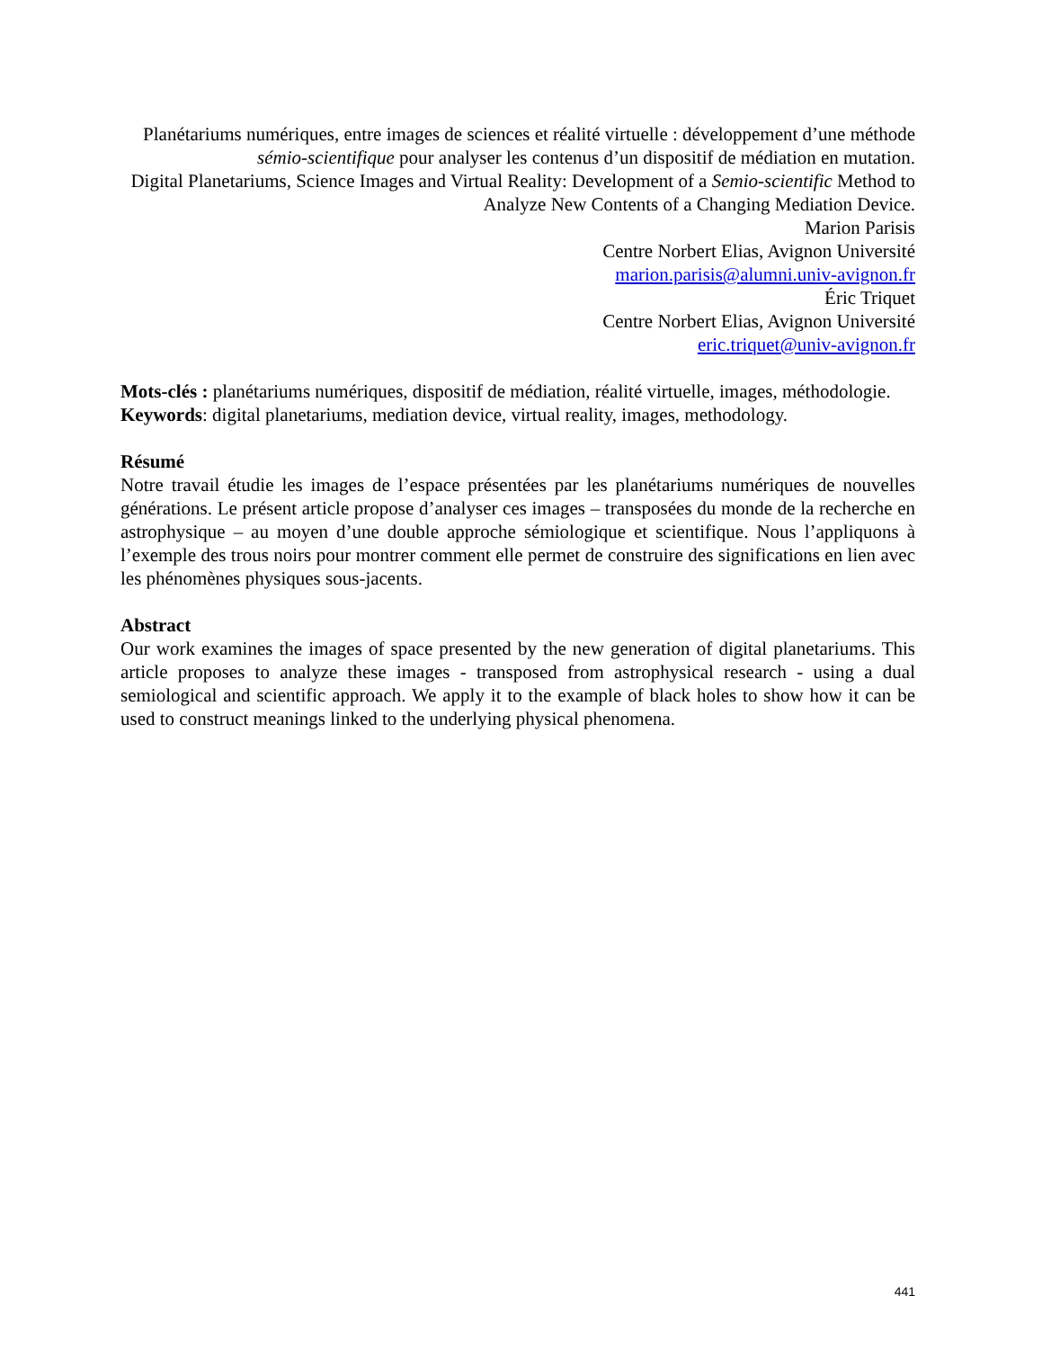Planétariums numériques, entre images de sciences et réalité virtuelle : développement d’une méthode sémio-scientifique pour analyser les contenus d’un dispositif de médiation en mutation.
Digital Planetariums, Science Images and Virtual Reality: Development of a Semio-scientific Method to Analyze New Contents of a Changing Mediation Device.
Marion Parisis
Centre Norbert Elias, Avignon Université
marion.parisis@alumni.univ-avignon.fr
Éric Triquet
Centre Norbert Elias, Avignon Université
eric.triquet@univ-avignon.fr
Mots-clés : planétariums numériques, dispositif de médiation, réalité virtuelle, images, méthodologie.
Keywords: digital planetariums, mediation device, virtual reality, images, methodology.
Résumé
Notre travail étudie les images de l’espace présentées par les planétariums numériques de nouvelles générations. Le présent article propose d’analyser ces images – transposées du monde de la recherche en astrophysique – au moyen d’une double approche sémiologique et scientifique. Nous l’appliquons à l’exemple des trous noirs pour montrer comment elle permet de construire des significations en lien avec les phénomènes physiques sous-jacents.
Abstract
Our work examines the images of space presented by the new generation of digital planetariums. This article proposes to analyze these images - transposed from astrophysical research - using a dual semiological and scientific approach. We apply it to the example of black holes to show how it can be used to construct meanings linked to the underlying physical phenomena.
441